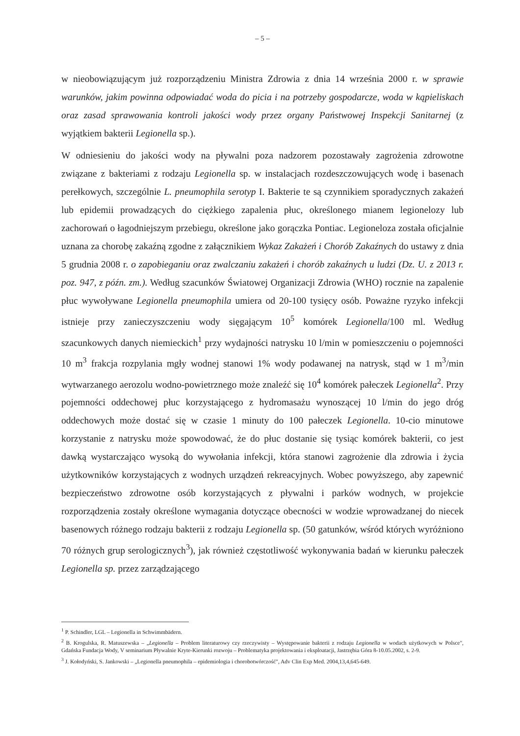– 5 –
w nieobowiązującym już rozporządzeniu Ministra Zdrowia z dnia 14 września 2000 r. w sprawie warunków, jakim powinna odpowiadać woda do picia i na potrzeby gospodarcze, woda w kąpieliskach oraz zasad sprawowania kontroli jakości wody przez organy Państwowej Inspekcji Sanitarnej (z wyjątkiem bakterii Legionella sp.).
W odniesieniu do jakości wody na pływalni poza nadzorem pozostawały zagrożenia zdrowotne związane z bakteriami z rodzaju Legionella sp. w instalacjach rozdeszczowujących wodę i basenach perełkowych, szczególnie L. pneumophila serotyp I. Bakterie te są czynnikiem sporadycznych zakażeń lub epidemii prowadzących do ciężkiego zapalenia płuc, określonego mianem legionelozy lub zachorowań o łagodniejszym przebiegu, określone jako gorączka Pontiac. Legioneloza została oficjalnie uznana za chorobę zakaźną zgodne z załącznikiem Wykaz Zakażeń i Chorób Zakaźnych do ustawy z dnia 5 grudnia 2008 r. o zapobieganiu oraz zwalczaniu zakażeń i chorób zakaźnych u ludzi (Dz. U. z 2013 r. poz. 947, z późn. zm.). Według szacunków Światowej Organizacji Zdrowia (WHO) rocznie na zapalenie płuc wywoływane Legionella pneumophila umiera od 20-100 tysięcy osób. Poważne ryzyko infekcji istnieje przy zanieczyszczeniu wody sięgającym 10<sup>5</sup> komórek Legionella/100 ml. Według szacunkowych danych niemieckich<sup>1</sup> przy wydajności natrysku 10 l/min w pomieszczeniu o pojemności 10 m<sup>3</sup> frakcja rozpylania mgły wodnej stanowi 1% wody podawanej na natrysk, stąd w 1 m<sup>3</sup>/min wytwarzanego aerozolu wodno-powietrznego może znaleźć się 10<sup>4</sup> komórek pałeczek Legionella<sup>2</sup>. Przy pojemności oddechowej płuc korzystającego z hydromasażu wynoszącej 10 l/min do jego dróg oddechowych może dostać się w czasie 1 minuty do 100 pałeczek Legionella. 10-cio minutowe korzystanie z natrysku może spowodować, że do płuc dostanie się tysiąc komórek bakterii, co jest dawką wystarczająco wysoką do wywołania infekcji, która stanowi zagrożenie dla zdrowia i życia użytkowników korzystających z wodnych urządzeń rekreacyjnych. Wobec powyższego, aby zapewnić bezpieczeństwo zdrowotne osób korzystających z pływalni i parków wodnych, w projekcie rozporządzenia zostały określone wymagania dotyczące obecności w wodzie wprowadzanej do niecek basenowych różnego rodzaju bakterii z rodzaju Legionella sp. (50 gatunków, wśród których wyróżniono 70 różnych grup serologicznych<sup>3</sup>), jak również częstotliwość wykonywania badań w kierunku pałeczek Legionella sp. przez zarządzającego
<sup>1</sup> P. Schindler, LGL – Legionella in Schwimmbädern.
<sup>2</sup> B. Krogulska, R. Matuszewska – „Legionella – Problem literaturowy czy rzeczywisty – Występowanie bakterii z rodzaju Legionella w wodach użytkowych w Polsce", Gdańska Fundacja Wody, V seminarium Pływalnie Kryte-Kierunki rozwoju – Problematyka projektowania i eksploatacji, Jastrzębia Góra 8-10.05.2002, s. 2-9.
<sup>3</sup> J. Kołodyński, S. Jankowski – „Legionella pneumophila – epidemiologia i chorobotwórczość", Adv Clin Exp Med. 2004,13,4,645-649.